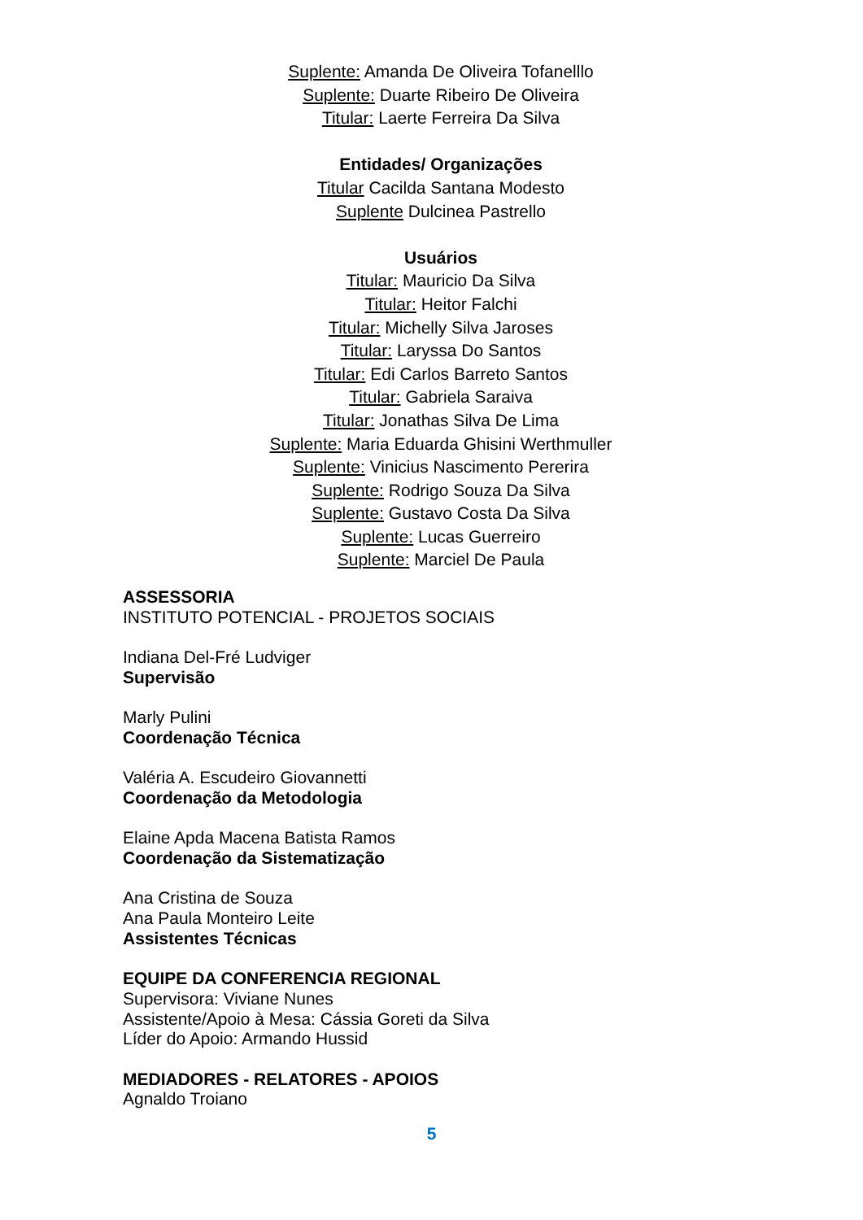Suplente: Amanda De Oliveira Tofanelllo
Suplente: Duarte Ribeiro De Oliveira
Titular: Laerte Ferreira Da Silva
Entidades/ Organizações
Titular Cacilda Santana Modesto
Suplente Dulcinea Pastrello
Usuários
Titular: Mauricio Da Silva
Titular: Heitor Falchi
Titular: Michelly Silva Jaroses
Titular: Laryssa Do Santos
Titular: Edi Carlos Barreto Santos
Titular: Gabriela Saraiva
Titular: Jonathas Silva De Lima
Suplente: Maria Eduarda Ghisini Werthmuller
Suplente: Vinicius Nascimento Pererira
Suplente: Rodrigo Souza Da Silva
Suplente: Gustavo Costa Da Silva
Suplente: Lucas Guerreiro
Suplente: Marciel De Paula
ASSESSORIA
INSTITUTO POTENCIAL - PROJETOS SOCIAIS
Indiana Del-Fré Ludviger
Supervisão
Marly Pulini
Coordenação Técnica
Valéria A. Escudeiro Giovannetti
Coordenação da Metodologia
Elaine Apda Macena Batista Ramos
Coordenação da Sistematização
Ana Cristina de Souza
Ana Paula Monteiro Leite
Assistentes Técnicas
EQUIPE DA CONFERENCIA REGIONAL
Supervisora: Viviane Nunes
Assistente/Apoio à Mesa: Cássia Goreti da Silva
Líder do Apoio: Armando Hussid
MEDIADORES - RELATORES - APOIOS
Agnaldo Troiano
5